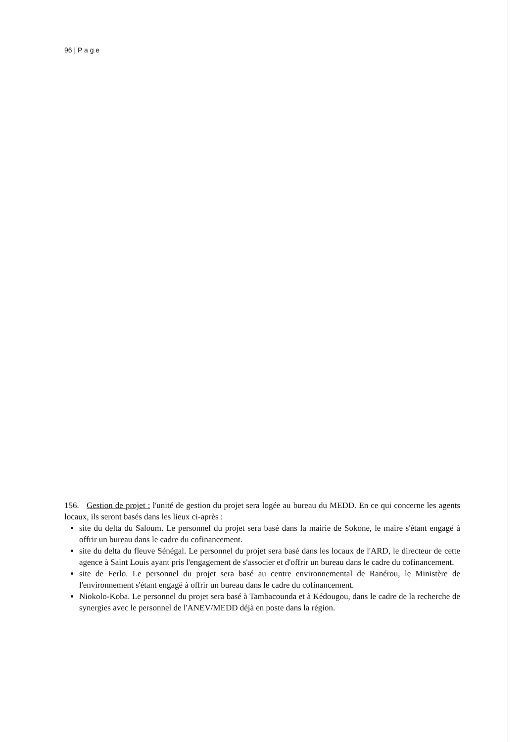96 | P a g e
156. Gestion de projet : l'unité de gestion du projet sera logée au bureau du MEDD. En ce qui concerne les agents locaux, ils seront basés dans les lieux ci-après :
site du delta du Saloum. Le personnel du projet sera basé dans la mairie de Sokone, le maire s'étant engagé à offrir un bureau dans le cadre du cofinancement.
site du delta du fleuve Sénégal. Le personnel du projet sera basé dans les locaux de l'ARD, le directeur de cette agence à Saint Louis ayant pris l'engagement de s'associer et d'offrir un bureau dans le cadre du cofinancement.
site de Ferlo. Le personnel du projet sera basé au centre environnemental de Ranérou, le Ministère de l'environnement s'étant engagé à offrir un bureau dans le cadre du cofinancement.
Niokolo-Koba. Le personnel du projet sera basé à Tambacounda et à Kédougou, dans le cadre de la recherche de synergies avec le personnel de l'ANEV/MEDD déjà en poste dans la région.